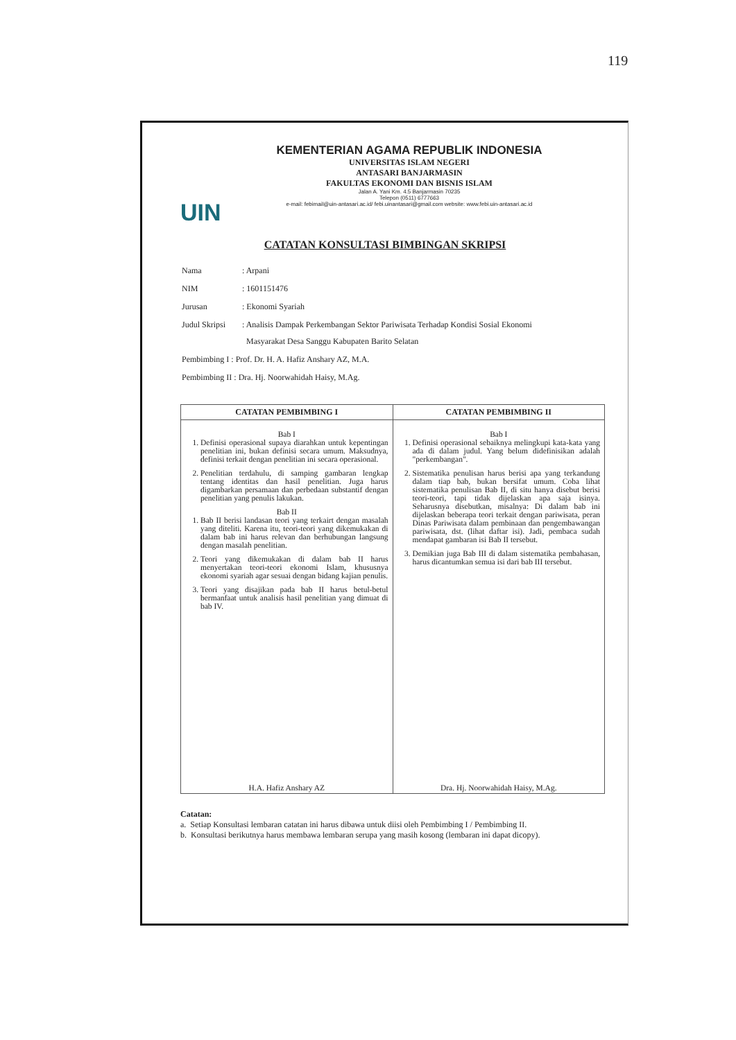119
UIN
KEMENTERIAN AGAMA REPUBLIK INDONESIA
UNIVERSITAS ISLAM NEGERI
ANTASARI BANJARMASIN
FAKULTAS EKONOMI DAN BISNIS ISLAM
Jalan A. Yani Km. 4.5 Banjarmasin 70235
Telepon (0511) 6777663
e-mail: febimail@uin-antasari.ac.id/ febi.uinantasari@gmail.com website: www.febi.uin-antasari.ac.id
CATATAN KONSULTASI BIMBINGAN SKRIPSI
| Nama | : Arpani |
| NIM | : 1601151476 |
| Jurusan | : Ekonomi Syariah |
| Judul Skripsi | : Analisis Dampak Perkembangan Sektor Pariwisata Terhadap Kondisi Sosial Ekonomi Masyarakat Desa Sanggu Kabupaten Barito Selatan |
| Pembimbing I : Prof. Dr. H. A. Hafiz Anshary AZ, M.A. | |
| Pembimbing II : Dra. Hj. Noorwahidah Haisy, M.Ag. | |
| CATATAN PEMBIMBING I | CATATAN PEMBIMBING II |
| --- | --- |
| Bab I 1. Definisi operasional supaya diarahkan untuk kepentingan penelitian ini, bukan definisi secara umum. Maksudnya, definisi terkait dengan penelitian ini secara operasional. 2. Penelitian terdahulu, di samping gambaran lengkap tentang identitas dan hasil penelitian. Juga harus digambarkan persamaan dan perbedaan substantif dengan penelitian yang penulis lakukan. Bab II 1. Bab II berisi landasan teori yang terkairt dengan masalah yang diteliti. Karena itu, teori-teori yang dikemukakan di dalam bab ini harus relevan dan berhubungan langsung dengan masalah penelitian. 2. Teori yang dikemukakan di dalam bab II harus menyertakan teori-teori ekonomi Islam, khususnya ekonomi syariah agar sesuai dengan bidang kajian penulis. 3. Teori yang disajikan pada bab II harus betul-betul bermanfaat untuk analisis hasil penelitian yang dimuat di bab IV. H.A. Hafiz Anshary AZ | Bab I 1. Definisi operasional sebaiknya melingkupi kata-kata yang ada di dalam judul. Yang belum didefinisikan adalah "perkembangan". 2. Sistematika penulisan harus berisi apa yang terkandung dalam tiap bab, bukan bersifat umum. Coba lihat sistematika penulisan Bab II, di situ hanya disebut berisi teori-teori, tapi tidak dijelaskan apa saja isinya. Seharusnya disebutkan, misalnya: Di dalam bab ini dijelaskan beberapa teori terkait dengan pariwisata, peran Dinas Pariwisata dalam pembinaan dan pengembawangan pariwisata, dst. (lihat daftar isi). Jadi, pembaca sudah mendapat gambaran isi Bab II tersebut. 3. Demikian juga Bab III di dalam sistematika pembahasan, harus dicantumkan semua isi dari bab III tersebut. Dra. Hj. Noorwahidah Haisy, M.Ag. |
Catatan:
a. Setiap Konsultasi lembaran catatan ini harus dibawa untuk diisi oleh Pembimbing I / Pembimbing II.
b. Konsultasi berikutnya harus membawa lembaran serupa yang masih kosong (lembaran ini dapat dicopy).